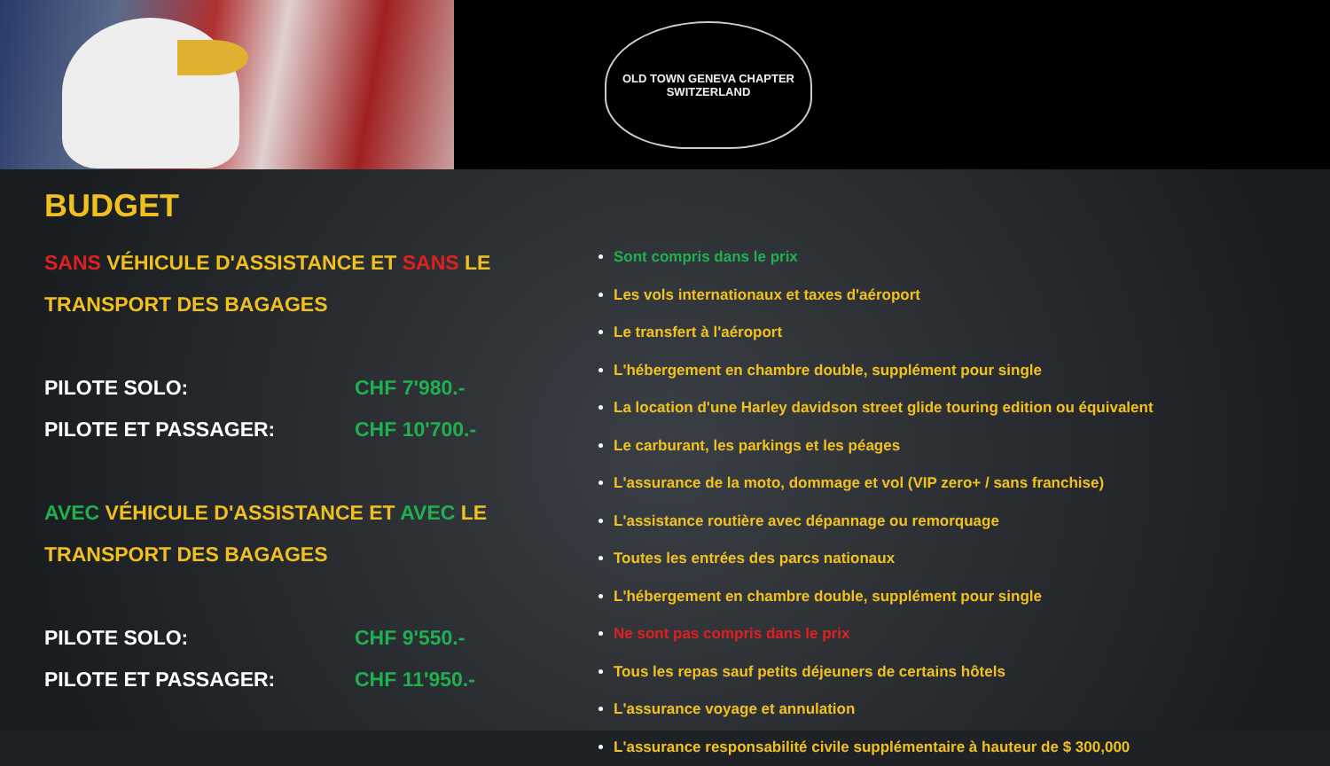OLD TOWN GENEVA CHAPTER
SWITZERLAND
BUDGET
SANS VÉHICULE D'ASSISTANCE ET SANS LE
TRANSPORT DES BAGAGES
PILOTE SOLO: CHF 7'980.-
PILOTE ET PASSAGER: CHF 10'700.-
AVEC VÉHICULE D'ASSISTANCE ET AVEC LE
TRANSPORT DES BAGAGES
PILOTE SOLO: CHF 9'550.-
PILOTE ET PASSAGER: CHF 11'950.-
Sont compris dans le prix
Les vols internationaux et taxes d'aéroport
Le transfert à l'aéroport
L'hébergement en chambre double, supplément pour single
La location d'une Harley davidson street glide touring edition ou équivalent
Le carburant, les parkings et les péages
L'assurance de la moto, dommage et vol (VIP zero+ / sans franchise)
L'assistance routière avec dépannage ou remorquage
Toutes les entrées des parcs nationaux
L'hébergement en chambre double, supplément pour single
Ne sont pas compris dans le prix
Tous les repas sauf petits déjeuners de certains hôtels
L'assurance voyage et annulation
L'assurance responsabilité civile supplémentaire à hauteur de $ 300,000